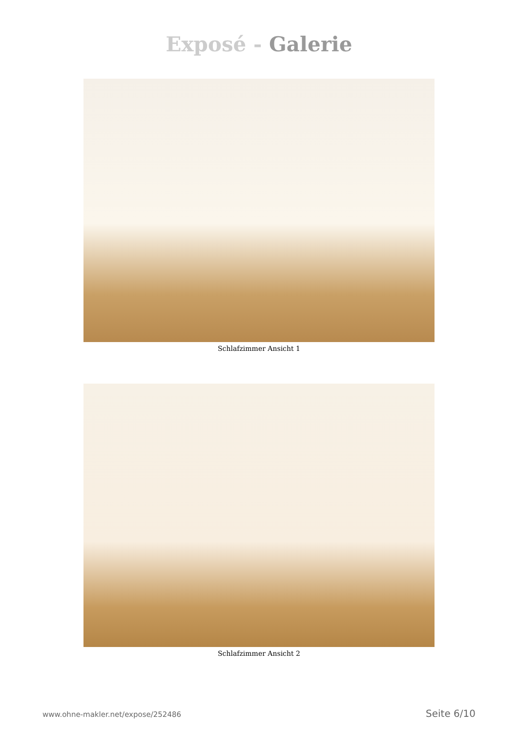Exposé - Galerie
Schlafzimmer Ansicht 1
Schlafzimmer Ansicht 2
www.ohne-makler.net/expose/252486 Seite 6/10